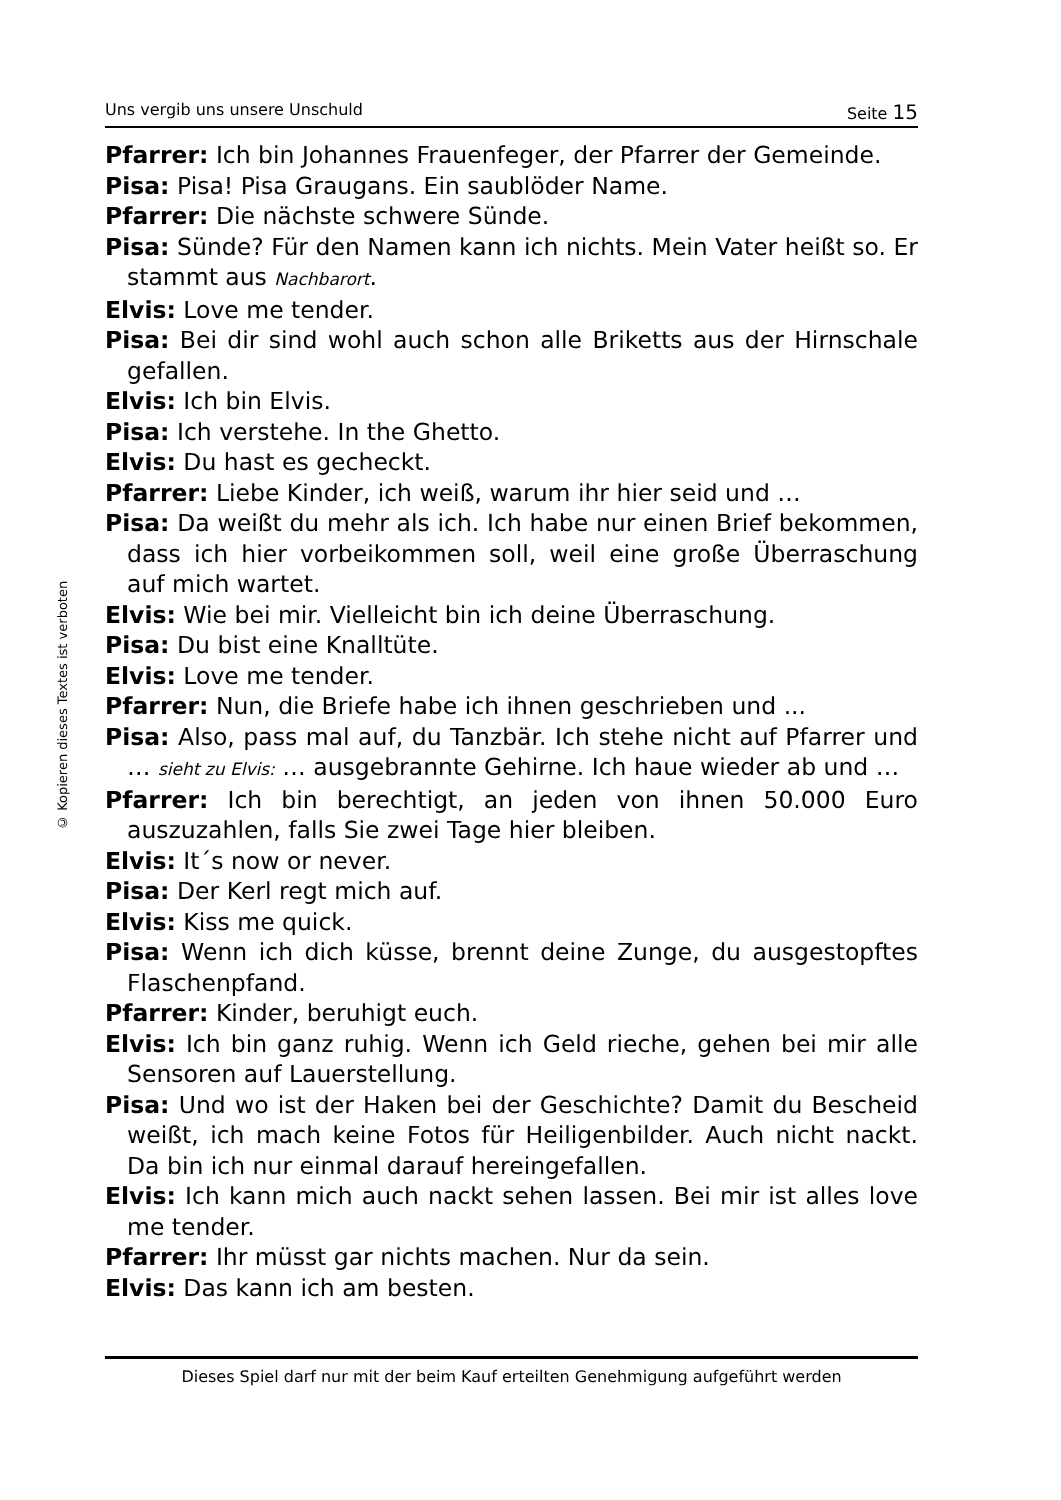Uns vergib uns unsere Unschuld Seite 15
© Kopieren dieses Textes ist verboten
Pfarrer: Ich bin Johannes Frauenfeger, der Pfarrer der Gemeinde.
Pisa: Pisa! Pisa Graugans. Ein saublöder Name.
Pfarrer: Die nächste schwere Sünde.
Pisa: Sünde? Für den Namen kann ich nichts. Mein Vater heißt so. Er stammt aus Nachbarort.
Elvis: Love me tender.
Pisa: Bei dir sind wohl auch schon alle Briketts aus der Hirnschale gefallen.
Elvis: Ich bin Elvis.
Pisa: Ich verstehe. In the Ghetto.
Elvis: Du hast es gecheckt.
Pfarrer: Liebe Kinder, ich weiß, warum ihr hier seid und …
Pisa: Da weißt du mehr als ich. Ich habe nur einen Brief bekommen, dass ich hier vorbeikommen soll, weil eine große Überraschung auf mich wartet.
Elvis: Wie bei mir. Vielleicht bin ich deine Überraschung.
Pisa: Du bist eine Knalltüte.
Elvis: Love me tender.
Pfarrer: Nun, die Briefe habe ich ihnen geschrieben und ...
Pisa: Also, pass mal auf, du Tanzbär. Ich stehe nicht auf Pfarrer und … sieht zu Elvis: … ausgebrannte Gehirne. Ich haue wieder ab und …
Pfarrer: Ich bin berechtigt, an jeden von ihnen 50.000 Euro auszuzahlen, falls Sie zwei Tage hier bleiben.
Elvis: It´s now or never.
Pisa: Der Kerl regt mich auf.
Elvis: Kiss me quick.
Pisa: Wenn ich dich küsse, brennt deine Zunge, du ausgestopftes Flaschenpfand.
Pfarrer: Kinder, beruhigt euch.
Elvis: Ich bin ganz ruhig. Wenn ich Geld rieche, gehen bei mir alle Sensoren auf Lauerstellung.
Pisa: Und wo ist der Haken bei der Geschichte? Damit du Bescheid weißt, ich mach keine Fotos für Heiligenbilder. Auch nicht nackt. Da bin ich nur einmal darauf hereingefallen.
Elvis: Ich kann mich auch nackt sehen lassen. Bei mir ist alles love me tender.
Pfarrer: Ihr müsst gar nichts machen. Nur da sein.
Elvis: Das kann ich am besten.
Dieses Spiel darf nur mit der beim Kauf erteilten Genehmigung aufgeführt werden